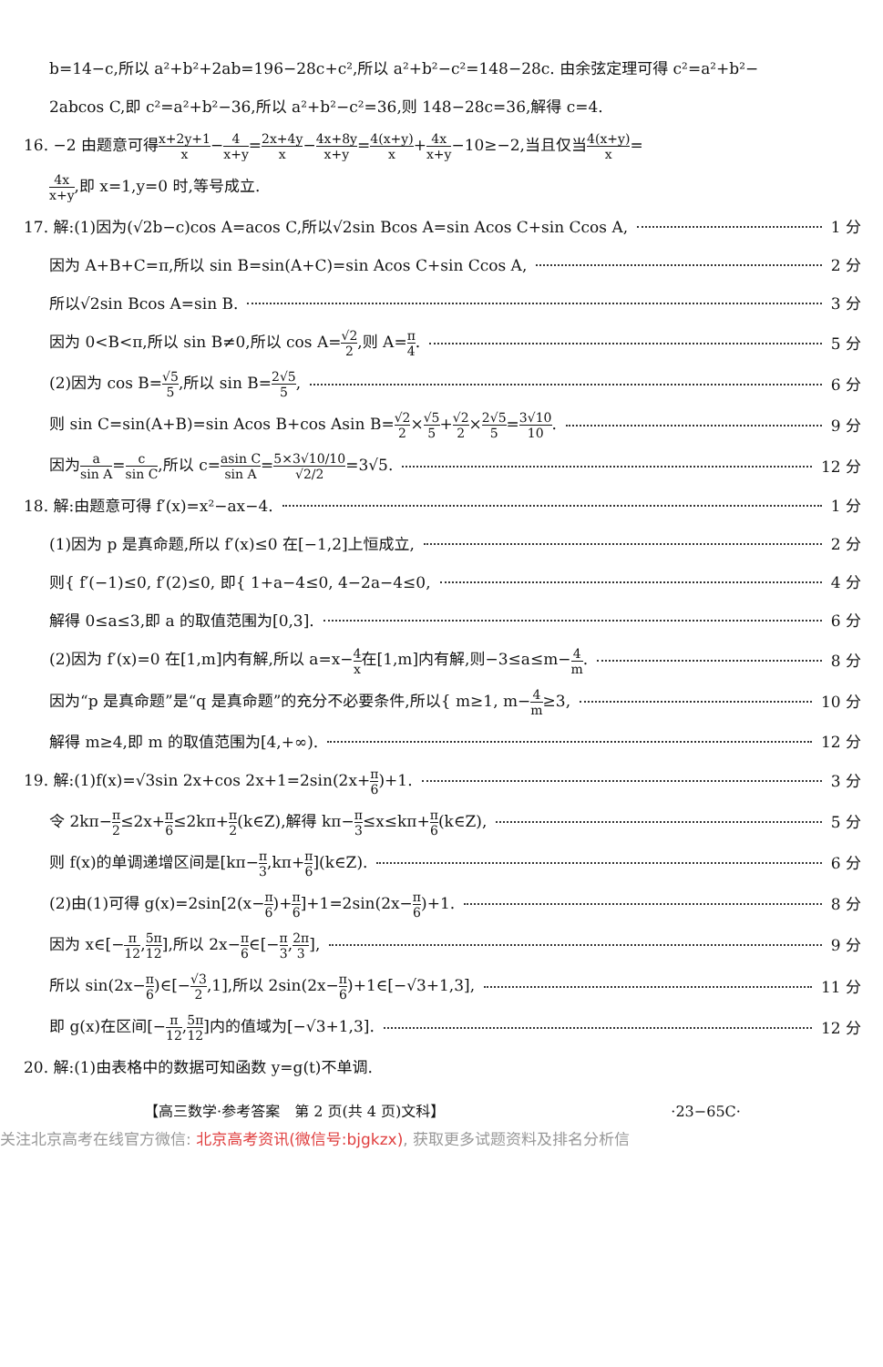b=14−c,所以 a²+b²+2ab=196−28c+c²,所以 a²+b²−c²=148−28c. 由余弦定理可得 c²=a²+b²−
2abcos C,即 c²=a²+b²−36,所以 a²+b²−c²=36,则 148−28c=36,解得 c=4.
16. −2 由题意可得x+2y+1 x−4 x+y=2x+4y x−4x+8y x+y=4(x+y) x+4x x+y−10≥−2,当且仅当4(x+y) x=
4x x+y,即 x=1,y=0 时,等号成立.
17. 解:(1)因为(√2b−c)cos A=acos C,所以√2sin Bcos A=sin Acos C+sin Ccos A, 1 分
因为 A+B+C=π,所以 sin B=sin(A+C)=sin Acos C+sin Ccos A, 2 分
所以√2sin Bcos A=sin B. 3 分
因为 0<B<π,所以 sin B≠0,所以 cos A=√2 2,则 A=π 4. 5 分
(2)因为 cos B=√5 5,所以 sin B=2√5 5, 6 分
则 sin C=sin(A+B)=sin Acos B+cos Asin B=√2 2×√5 5+√2 2×2√5 5=3√10 10. 9 分
因为a sin A=c sin C,所以 c=asin C sin A=5×3√10/10 √2/2=3√5. 12 分
18. 解:由题意可得 f′(x)=x²−ax−4. 1 分
(1)因为 p 是真命题,所以 f′(x)≤0 在[−1,2]上恒成立, 2 分
则{ f′(−1)≤0, f′(2)≤0, 即{ 1+a−4≤0, 4−2a−4≤0, 4 分
解得 0≤a≤3,即 a 的取值范围为[0,3]. 6 分
(2)因为 f′(x)=0 在[1,m]内有解,所以 a=x−4 x在[1,m]内有解,则−3≤a≤m−4 m. 8 分
因为“p 是真命题”是“q 是真命题”的充分不必要条件,所以{ m≥1, m−4 m≥3, 10 分
解得 m≥4,即 m 的取值范围为[4,+∞). 12 分
19. 解:(1)f(x)=√3sin 2x+cos 2x+1=2sin(2x+π 6)+1. 3 分
令 2kπ−π 2≤2x+π 6≤2kπ+π 2(k∈Z),解得 kπ−π 3≤x≤kπ+π 6(k∈Z), 5 分
则 f(x)的单调递增区间是[kπ−π 3,kπ+π 6](k∈Z). 6 分
(2)由(1)可得 g(x)=2sin[2(x−π 6)+π 6]+1=2sin(2x−π 6)+1. 8 分
因为 x∈[−π 12,5π 12],所以 2x−π 6∈[−π 3,2π 3], 9 分
所以 sin(2x−π 6)∈[−√3 2,1],所以 2sin(2x−π 6)+1∈[−√3+1,3], 11 分
即 g(x)在区间[−π 12,5π 12]内的值域为[−√3+1,3]. 12 分
20. 解:(1)由表格中的数据可知函数 y=g(t)不单调.
【高三数学·参考答案　第 2 页(共 4 页)文科】　　　　　　　　　　　　　　　　·23−65C·
关注北京高考在线官方微信: 北京高考资讯(微信号:bjgkzx), 获取更多试题资料及排名分析信